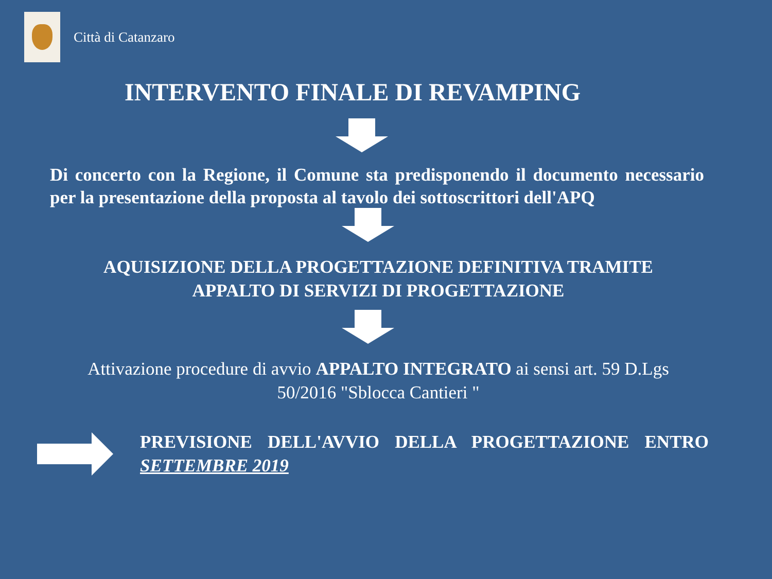Città di Catanzaro
INTERVENTO FINALE DI REVAMPING
Di concerto con la Regione, il Comune sta predisponendo il documento necessario per la presentazione della proposta al tavolo dei sottoscrittori dell'APQ
AQUISIZIONE DELLA PROGETTAZIONE DEFINITIVA TRAMITE
APPALTO DI SERVIZI DI PROGETTAZIONE
Attivazione procedure di avvio APPALTO INTEGRATO ai sensi art. 59 D.Lgs
50/2016 "Sblocca Cantieri "
PREVISIONE DELL'AVVIO DELLA PROGETTAZIONE ENTRO SETTEMBRE 2019